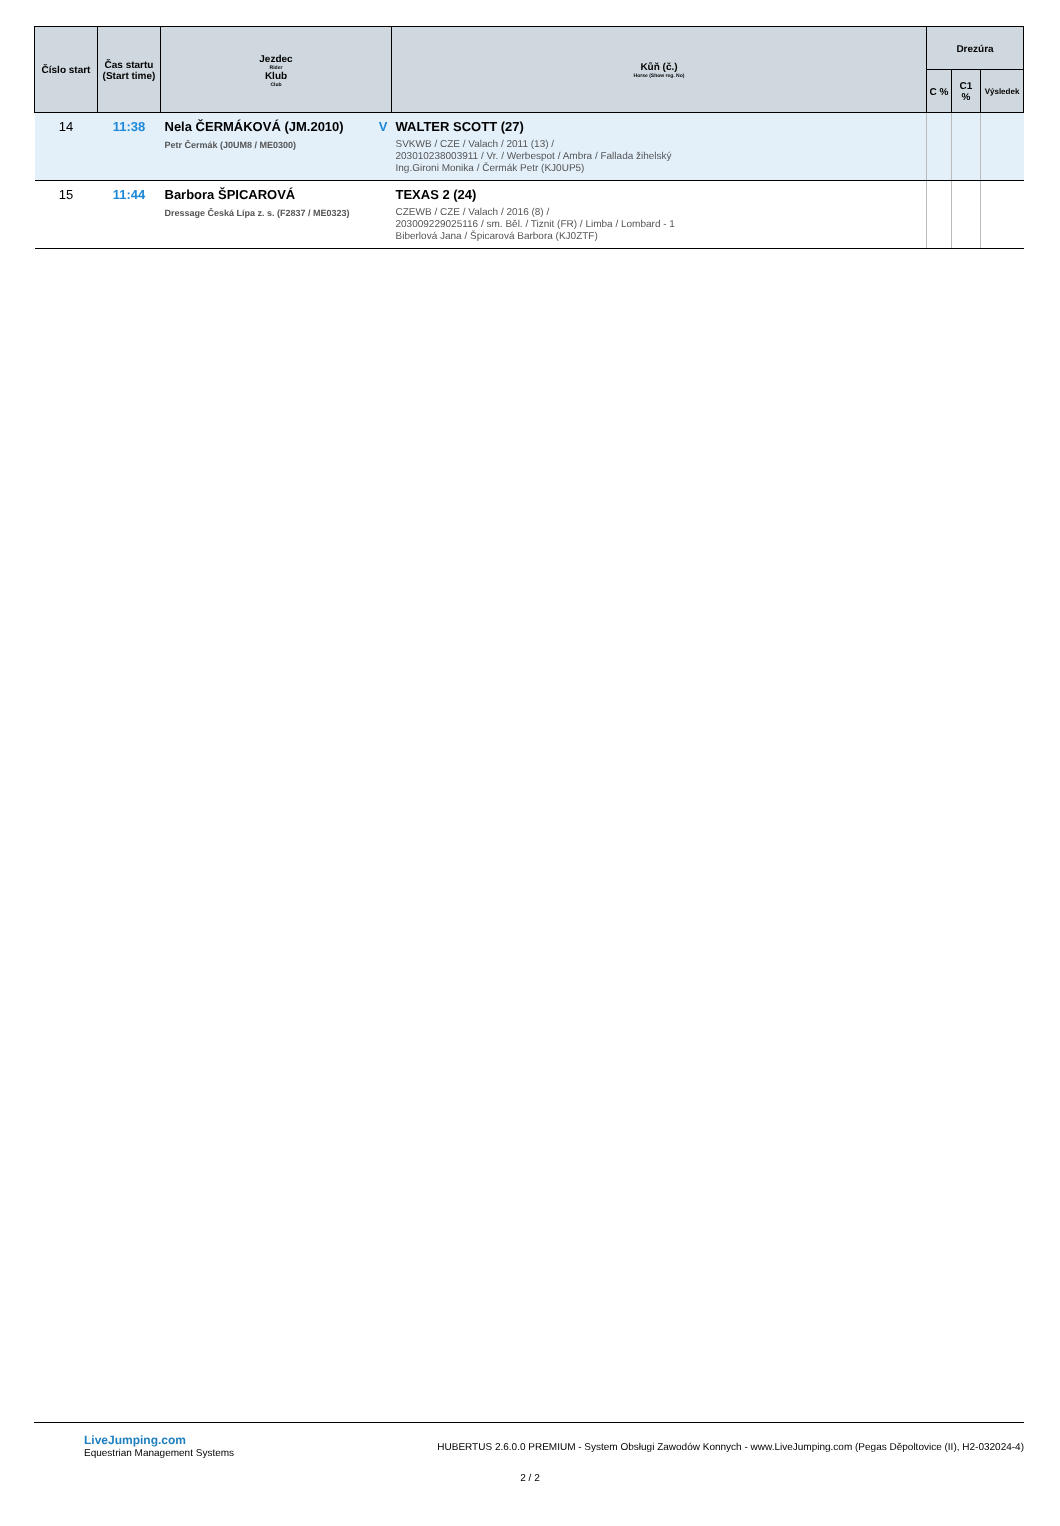| Číslo start | Čas startu (Start time) | Jezdec Rider Klub Club | Kůň (č.) Horse (Show reg. No) | Drezúra | | |
| --- | --- | --- | --- | --- | --- | --- |
| | | | | C % | C1 % | Výsledek |
| 14 | 11:38 | V Nela ČERMÁKOVÁ (JM.2010) Petr Čermák (J0UM8 / ME0300) | WALTER SCOTT (27) SVKWB / CZE / Valach / 2011 (13) / 203010238003911 / Vr. / Werbespot / Ambra / Fallada žihelský Ing.Gironi Monika / Čermák Petr (KJ0UP5) | | | |
| 15 | 11:44 | Barbora ŠPICAROVÁ Dressage Česká Lípa z. s. (F2837 / ME0323) | TEXAS 2 (24) CZEWB / CZE / Valach / 2016 (8) / 203009229025116 / sm. Běl. / Tiznit (FR) / Limba / Lombard - 1 Biberlová Jana / Špicarová Barbora (KJ0ZTF) | | | |
LiveJumping.com
Equestrian Management Systems
HUBERTUS 2.6.0.0 PREMIUM - System Obsługi Zawodów Konnych - www.LiveJumping.com (Pegas Děpoltovice (II), H2-032024-4)
2 / 2